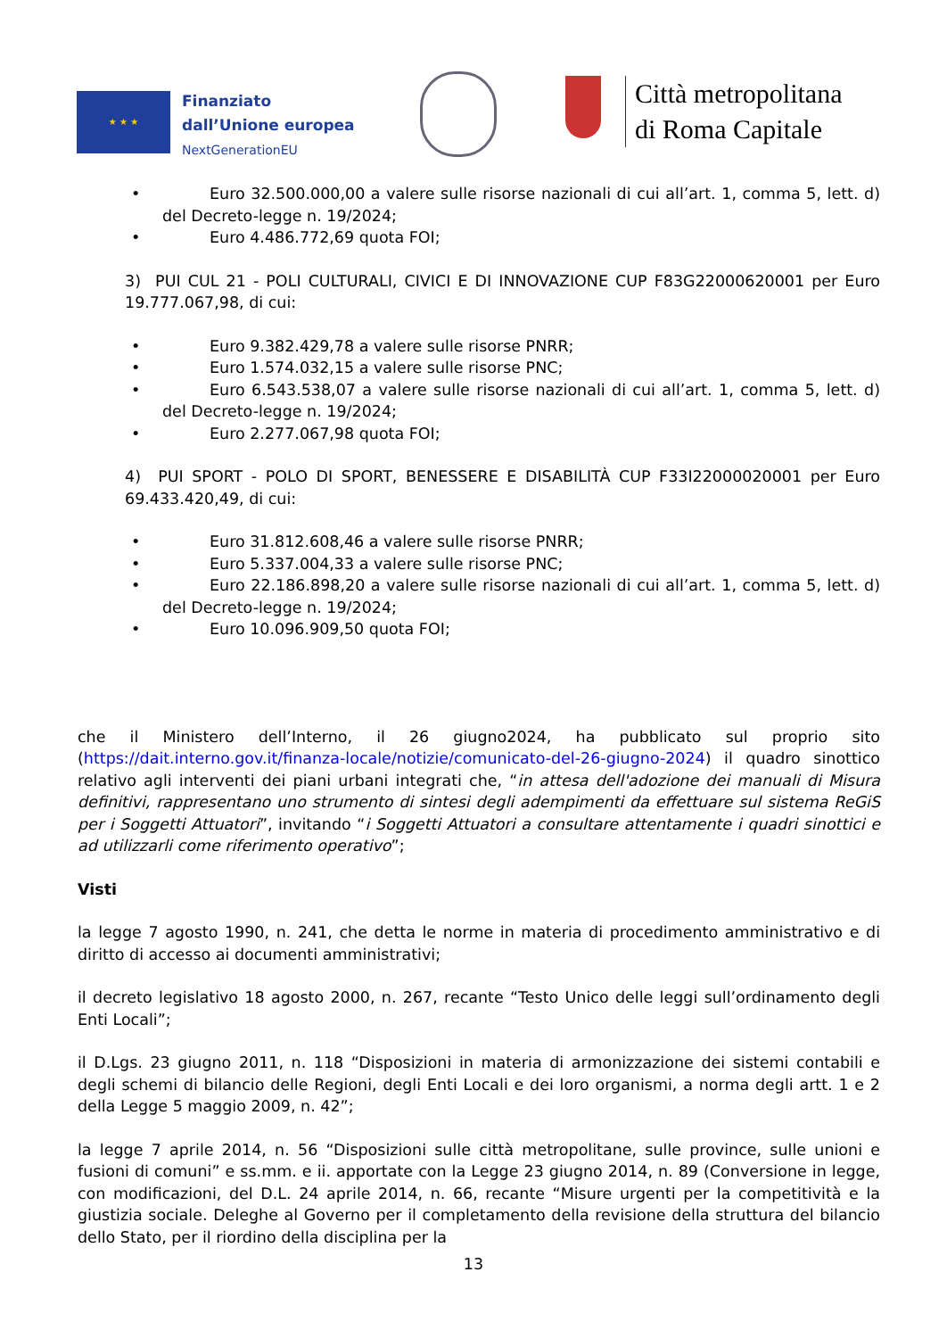★ ★ ★
Finanziato
dall’Unione europea
NextGenerationEU
Città metropolitana
di Roma Capitale
• Euro 32.500.000,00 a valere sulle risorse nazionali di cui all’art. 1, comma 5, lett. d) del Decreto-legge n. 19/2024;
• Euro 4.486.772,69 quota FOI;
3) PUI CUL 21 - POLI CULTURALI, CIVICI E DI INNOVAZIONE CUP F83G22000620001 per Euro 19.777.067,98, di cui:
• Euro 9.382.429,78 a valere sulle risorse PNRR;
• Euro 1.574.032,15 a valere sulle risorse PNC;
• Euro 6.543.538,07 a valere sulle risorse nazionali di cui all’art. 1, comma 5, lett. d) del Decreto-legge n. 19/2024;
• Euro 2.277.067,98 quota FOI;
4) PUI SPORT - POLO DI SPORT, BENESSERE E DISABILITÀ CUP F33I22000020001 per Euro 69.433.420,49, di cui:
• Euro 31.812.608,46 a valere sulle risorse PNRR;
• Euro 5.337.004,33 a valere sulle risorse PNC;
• Euro 22.186.898,20 a valere sulle risorse nazionali di cui all’art. 1, comma 5, lett. d) del Decreto-legge n. 19/2024;
• Euro 10.096.909,50 quota FOI;
che il Ministero dell’Interno, il 26 giugno2024, ha pubblicato sul proprio sito (https://dait.interno.gov.it/finanza-locale/notizie/comunicato-del-26-giugno-2024) il quadro sinottico relativo agli interventi dei piani urbani integrati che, “in attesa dell'adozione dei manuali di Misura definitivi, rappresentano uno strumento di sintesi degli adempimenti da effettuare sul sistema ReGiS per i Soggetti Attuatori”, invitando “i Soggetti Attuatori a consultare attentamente i quadri sinottici e ad utilizzarli come riferimento operativo”;
Visti
la legge 7 agosto 1990, n. 241, che detta le norme in materia di procedimento amministrativo e di diritto di accesso ai documenti amministrativi;
il decreto legislativo 18 agosto 2000, n. 267, recante “Testo Unico delle leggi sull’ordinamento degli Enti Locali”;
il D.Lgs. 23 giugno 2011, n. 118 “Disposizioni in materia di armonizzazione dei sistemi contabili e degli schemi di bilancio delle Regioni, degli Enti Locali e dei loro organismi, a norma degli artt. 1 e 2 della Legge 5 maggio 2009, n. 42”;
la legge 7 aprile 2014, n. 56 “Disposizioni sulle città metropolitane, sulle province, sulle unioni e fusioni di comuni” e ss.mm. e ii. apportate con la Legge 23 giugno 2014, n. 89 (Conversione in legge, con modificazioni, del D.L. 24 aprile 2014, n. 66, recante “Misure urgenti per la competitività e la giustizia sociale. Deleghe al Governo per il completamento della revisione della struttura del bilancio dello Stato, per il riordino della disciplina per la
13